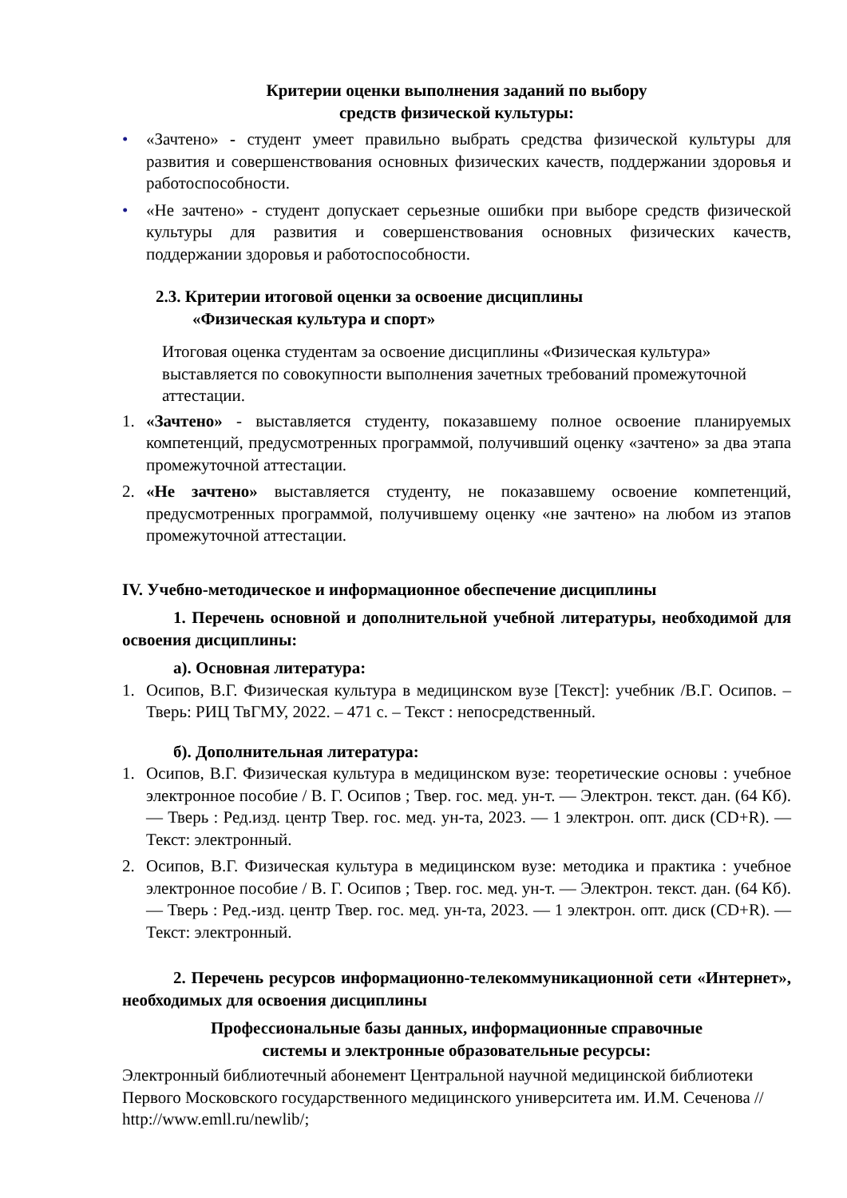Критерии оценки выполнения заданий по выбору
средств физической культуры:
• «Зачтено» - студент умеет правильно выбрать средства физической культуры для развития и совершенствования основных физических качеств, поддержании здоровья и работоспособности.
• «Не зачтено» - студент допускает серьезные ошибки при выборе средств физической культуры для развития и совершенствования основных физических качеств, поддержании здоровья и работоспособности.
2.3. Критерии итоговой оценки за освоение дисциплины
«Физическая культура и спорт»
Итоговая оценка студентам за освоение дисциплины «Физическая культура» выставляется по совокупности выполнения зачетных требований промежуточной аттестации.
1. «Зачтено» - выставляется студенту, показавшему полное освоение планируемых компетенций, предусмотренных программой, получивший оценку «зачтено» за два этапа промежуточной аттестации.
2. «Не зачтено» выставляется студенту, не показавшему освоение компетенций, предусмотренных программой, получившему оценку «не зачтено» на любом из этапов промежуточной аттестации.
IV. Учебно-методическое и информационное обеспечение дисциплины
1. Перечень основной и дополнительной учебной литературы, необходимой для освоения дисциплины:
а). Основная литература:
1. Осипов, В.Г. Физическая культура в медицинском вузе [Текст]: учебник /В.Г. Осипов. – Тверь: РИЦ ТвГМУ, 2022. – 471 с. – Текст : непосредственный.
б). Дополнительная литература:
1. Осипов, В.Г. Физическая культура в медицинском вузе: теоретические основы : учебное электронное пособие / В. Г. Осипов ; Твер. гос. мед. ун-т. — Электрон. текст. дан. (64 Кб). — Тверь : Ред.изд. центр Твер. гос. мед. ун-та, 2023. — 1 электрон. опт. диск (CD+R). — Текст: электронный.
2. Осипов, В.Г. Физическая культура в медицинском вузе: методика и практика : учебное электронное пособие / В. Г. Осипов ; Твер. гос. мед. ун-т. — Электрон. текст. дан. (64 Кб). — Тверь : Ред.-изд. центр Твер. гос. мед. ун-та, 2023. — 1 электрон. опт. диск (CD+R). — Текст: электронный.
2. Перечень ресурсов информационно-телекоммуникационной сети «Интернет», необходимых для освоения дисциплины
Профессиональные базы данных, информационные справочные
системы и электронные образовательные ресурсы:
Электронный библиотечный абонемент Центральной научной медицинской библиотеки Первого Московского государственного медицинского университета им. И.М. Сеченова // http://www.emll.ru/newlib/;